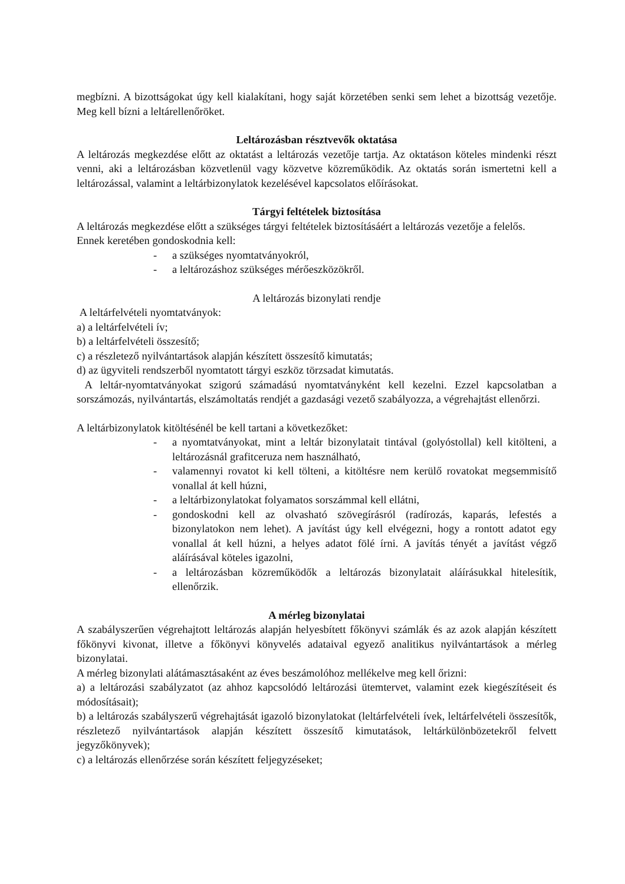megbízni. A bizottságokat úgy kell kialakítani, hogy saját körzetében senki sem lehet a bizottság vezetője. Meg kell bízni a leltárellenőröket.
Leltározásban résztvevők oktatása
A leltározás megkezdése előtt az oktatást a leltározás vezetője tartja. Az oktatáson köteles mindenki részt venni, aki a leltározásban közvetlenül vagy közvetve közreműködik. Az oktatás során ismertetni kell a leltározással, valamint a leltárbizonylatok kezelésével kapcsolatos előírásokat.
Tárgyi feltételek biztosítása
A leltározás megkezdése előtt a szükséges tárgyi feltételek biztosításáért a leltározás vezetője a felelős.
Ennek keretében gondoskodnia kell:
- a szükséges nyomtatványokról,
- a leltározáshoz szükséges mérőeszközökről.
A leltározás bizonylati rendje
A leltárfelvételi nyomtatványok:
a) a leltárfelvételi ív;
b) a leltárfelvételi összesítő;
c) a részletező nyilvántartások alapján készített összesítő kimutatás;
d) az ügyviteli rendszerből nyomtatott tárgyi eszköz törzsadat kimutatás.
A leltár-nyomtatványokat szigorú számadású nyomtatványként kell kezelni. Ezzel kapcsolatban a sorszámozás, nyilvántartás, elszámoltatás rendjét a gazdasági vezető szabályozza, a végrehajtást ellenőrzi.
A leltárbizonylatok kitöltésénél be kell tartani a következőket:
- a nyomtatványokat, mint a leltár bizonylatait tintával (golyóstollal) kell kitölteni, a leltározásnál grafitceruza nem használható,
- valamennyi rovatot ki kell tölteni, a kitöltésre nem kerülő rovatokat megsemmisítő vonallal át kell húzni,
- a leltárbizonylatokat folyamatos sorszámmal kell ellátni,
- gondoskodni kell az olvasható szövegírásról (radírozás, kaparás, lefestés a bizonylatokon nem lehet). A javítást úgy kell elvégezni, hogy a rontott adatot egy vonallal át kell húzni, a helyes adatot fölé írni. A javítás tényét a javítást végző aláírásával köteles igazolni,
- a leltározásban közreműködők a leltározás bizonylatait aláírásukkal hitelesítik, ellenőrzik.
A mérleg bizonylatai
A szabályszerűen végrehajtott leltározás alapján helyesbített főkönyvi számlák és az azok alapján készített főkönyvi kivonat, illetve a főkönyvi könyvelés adataival egyező analitikus nyilvántartások a mérleg bizonylatai.
A mérleg bizonylati alátámasztásaként az éves beszámolóhoz mellékelve meg kell őrizni:
a) a leltározási szabályzatot (az ahhoz kapcsolódó leltározási ütemtervet, valamint ezek kiegészítéseit és módosításait);
b) a leltározás szabályszerű végrehajtását igazoló bizonylatokat (leltárfelvételi ívek, leltárfelvételi összesítők, részletező nyilvántartások alapján készített összesítő kimutatások, leltárkülönbözetekről felvett jegyzőkönyvek);
c) a leltározás ellenőrzése során készített feljegyzéseket;